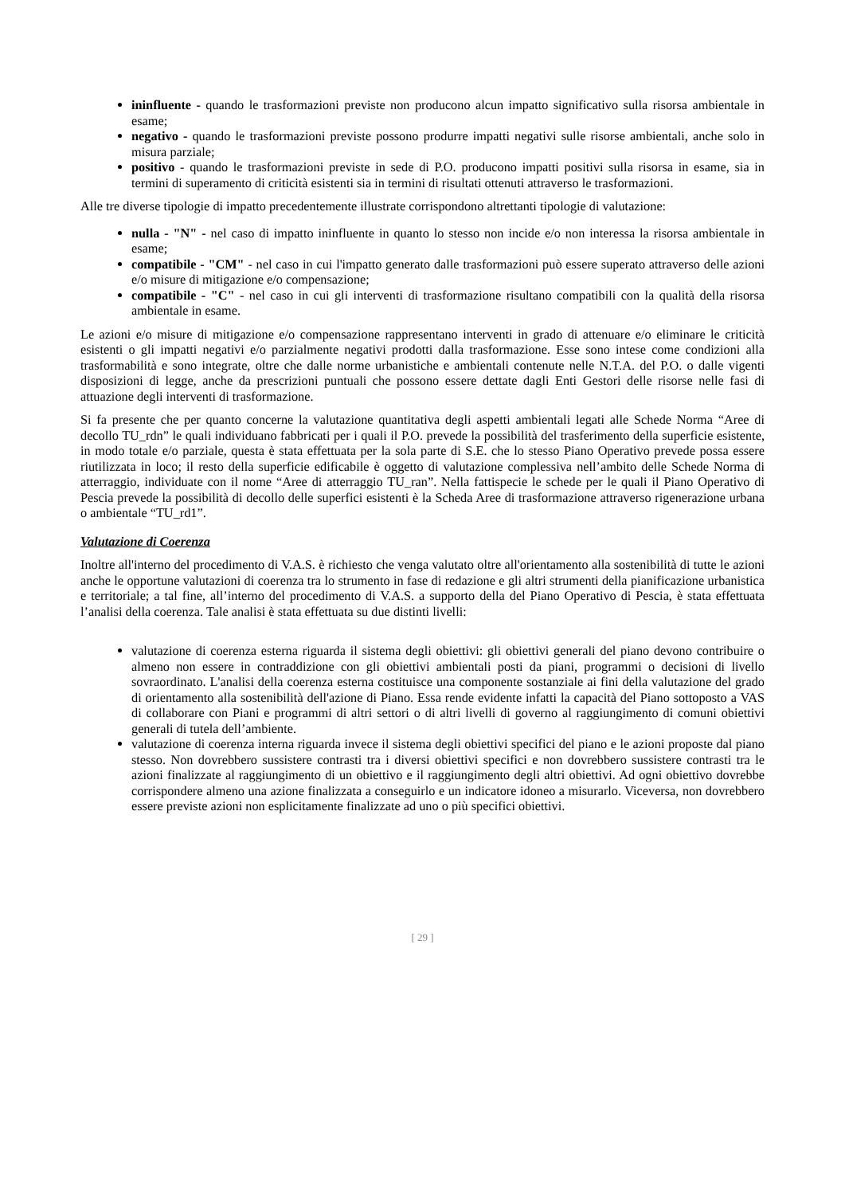ininfluente - quando le trasformazioni previste non producono alcun impatto significativo sulla risorsa ambientale in esame;
negativo - quando le trasformazioni previste possono produrre impatti negativi sulle risorse ambientali, anche solo in misura parziale;
positivo - quando le trasformazioni previste in sede di P.O. producono impatti positivi sulla risorsa in esame, sia in termini di superamento di criticità esistenti sia in termini di risultati ottenuti attraverso le trasformazioni.
Alle tre diverse tipologie di impatto precedentemente illustrate corrispondono altrettanti tipologie di valutazione:
nulla - "N" - nel caso di impatto ininfluente in quanto lo stesso non incide e/o non interessa la risorsa ambientale in esame;
compatibile - "CM" - nel caso in cui l'impatto generato dalle trasformazioni può essere superato attraverso delle azioni e/o misure di mitigazione e/o compensazione;
compatibile - "C" - nel caso in cui gli interventi di trasformazione risultano compatibili con la qualità della risorsa ambientale in esame.
Le azioni e/o misure di mitigazione e/o compensazione rappresentano interventi in grado di attenuare e/o eliminare le criticità esistenti o gli impatti negativi e/o parzialmente negativi prodotti dalla trasformazione. Esse sono intese come condizioni alla trasformabilità e sono integrate, oltre che dalle norme urbanistiche e ambientali contenute nelle N.T.A. del P.O. o dalle vigenti disposizioni di legge, anche da prescrizioni puntuali che possono essere dettate dagli Enti Gestori delle risorse nelle fasi di attuazione degli interventi di trasformazione.
Si fa presente che per quanto concerne la valutazione quantitativa degli aspetti ambientali legati alle Schede Norma “Aree di decollo TU_rdn” le quali individuano fabbricati per i quali il P.O. prevede la possibilità del trasferimento della superficie esistente, in modo totale e/o parziale, questa è stata effettuata per la sola parte di S.E. che lo stesso Piano Operativo prevede possa essere riutilizzata in loco; il resto della superficie edificabile è oggetto di valutazione complessiva nell’ambito delle Schede Norma di atterraggio, individuate con il nome “Aree di atterraggio TU_ran”. Nella fattispecie le schede per le quali il Piano Operativo di Pescia prevede la possibilità di decollo delle superfici esistenti è la Scheda Aree di trasformazione attraverso rigenerazione urbana o ambientale “TU_rd1”.
Valutazione di Coerenza
Inoltre all'interno del procedimento di V.A.S. è richiesto che venga valutato oltre all'orientamento alla sostenibilità di tutte le azioni anche le opportune valutazioni di coerenza tra lo strumento in fase di redazione e gli altri strumenti della pianificazione urbanistica e territoriale; a tal fine, all’interno del procedimento di V.A.S. a supporto della del Piano Operativo di Pescia, è stata effettuata l’analisi della coerenza. Tale analisi è stata effettuata su due distinti livelli:
valutazione di coerenza esterna riguarda il sistema degli obiettivi: gli obiettivi generali del piano devono contribuire o almeno non essere in contraddizione con gli obiettivi ambientali posti da piani, programmi o decisioni di livello sovraordinato. L'analisi della coerenza esterna costituisce una componente sostanziale ai fini della valutazione del grado di orientamento alla sostenibilità dell'azione di Piano. Essa rende evidente infatti la capacità del Piano sottoposto a VAS di collaborare con Piani e programmi di altri settori o di altri livelli di governo al raggiungimento di comuni obiettivi generali di tutela dell’ambiente.
valutazione di coerenza interna riguarda invece il sistema degli obiettivi specifici del piano e le azioni proposte dal piano stesso. Non dovrebbero sussistere contrasti tra i diversi obiettivi specifici e non dovrebbero sussistere contrasti tra le azioni finalizzate al raggiungimento di un obiettivo e il raggiungimento degli altri obiettivi. Ad ogni obiettivo dovrebbe corrispondere almeno una azione finalizzata a conseguirlo e un indicatore idoneo a misurarlo. Viceversa, non dovrebbero essere previste azioni non esplicitamente finalizzate ad uno o più specifici obiettivi.
[ 29 ]